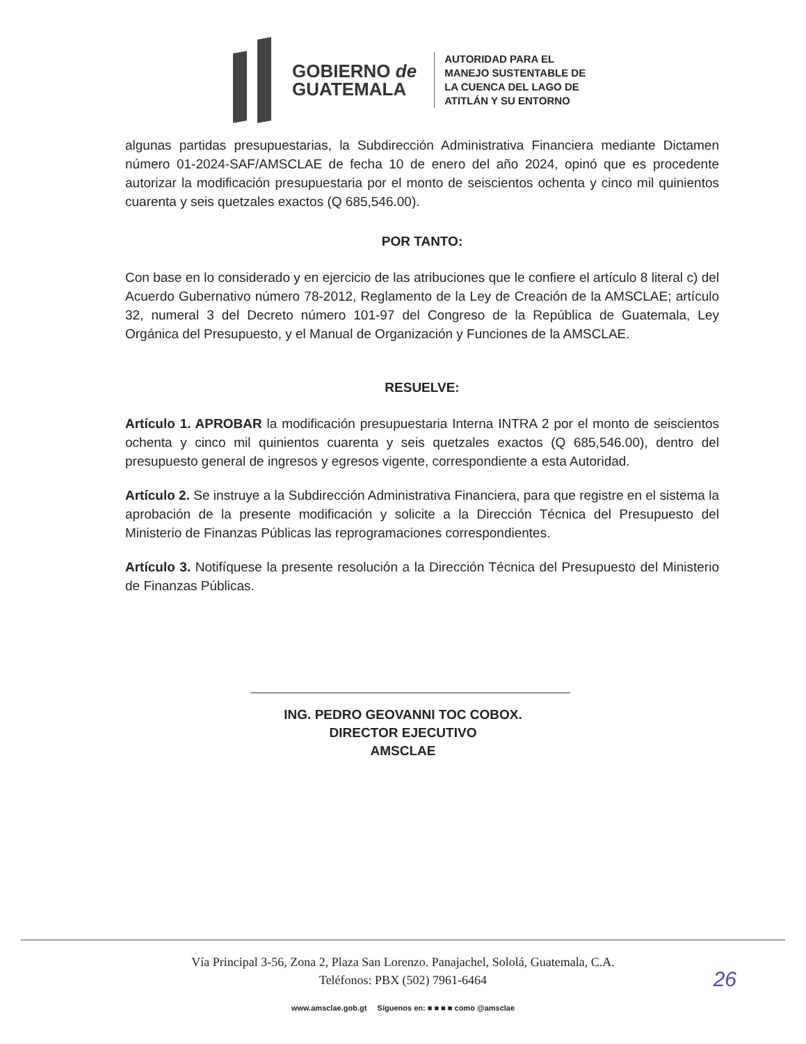GOBIERNO de
GUATEMALA
AUTORIDAD PARA EL
MANEJO SUSTENTABLE DE
LA CUENCA DEL LAGO DE
ATITLÁN Y SU ENTORNO
algunas partidas presupuestarias, la Subdirección Administrativa Financiera mediante Dictamen número 01-2024-SAF/AMSCLAE de fecha 10 de enero del año 2024, opinó que es procedente autorizar la modificación presupuestaria por el monto de seiscientos ochenta y cinco mil quinientos cuarenta y seis quetzales exactos (Q 685,546.00).
POR TANTO:
Con base en lo considerado y en ejercicio de las atribuciones que le confiere el artículo 8 literal c) del Acuerdo Gubernativo número 78-2012, Reglamento de la Ley de Creación de la AMSCLAE; artículo 32, numeral 3 del Decreto número 101-97 del Congreso de la República de Guatemala, Ley Orgánica del Presupuesto, y el Manual de Organización y Funciones de la AMSCLAE.
RESUELVE:
Artículo 1. APROBAR la modificación presupuestaria Interna INTRA 2 por el monto de seiscientos ochenta y cinco mil quinientos cuarenta y seis quetzales exactos (Q 685,546.00), dentro del presupuesto general de ingresos y egresos vigente, correspondiente a esta Autoridad.
Artículo 2. Se instruye a la Subdirección Administrativa Financiera, para que registre en el sistema la aprobación de la presente modificación y solicite a la Dirección Técnica del Presupuesto del Ministerio de Finanzas Públicas las reprogramaciones correspondientes.
Artículo 3. Notifíquese la presente resolución a la Dirección Técnica del Presupuesto del Ministerio de Finanzas Públicas.
ING. PEDRO GEOVANNI TOC COBOX.
DIRECTOR EJECUTIVO
AMSCLAE
Vía Principal 3-56, Zona 2, Plaza San Lorenzo. Panajachel, Sololá, Guatemala, C.A.
Teléfonos: PBX (502) 7961-6464
www.amsclae.gob.gt Síguenos en: ■ ■ ■ ■ como @amsclae
26